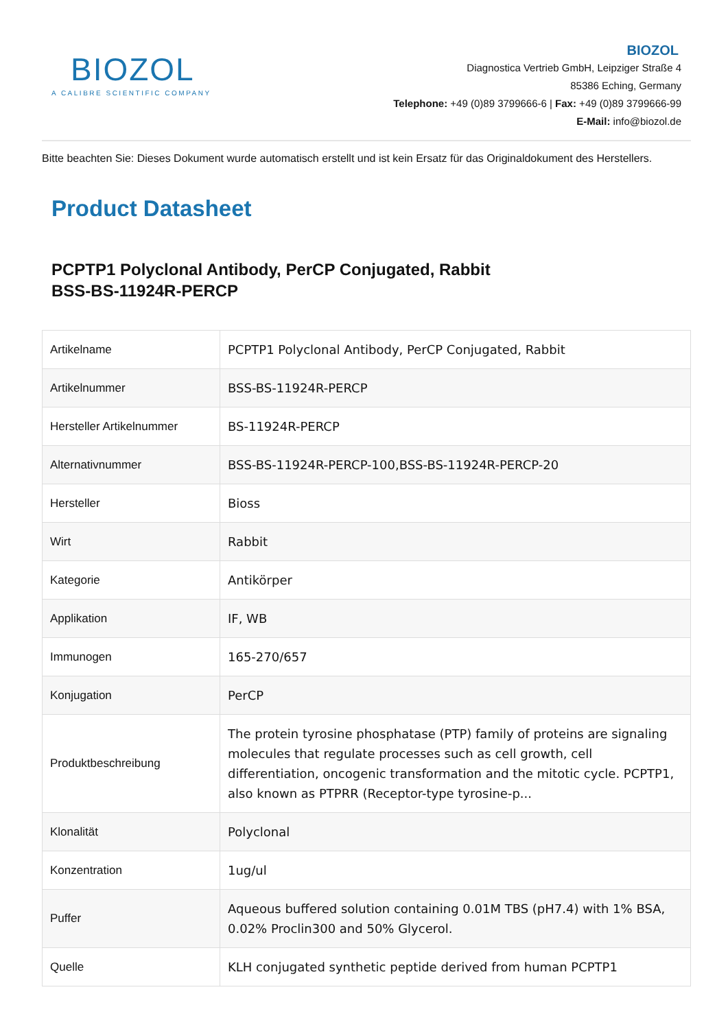BIOZOL
A CALIBRE SCIENTIFIC COMPANY
BIOZOL
Diagnostica Vertrieb GmbH, Leipziger Straße 4
85386 Eching, Germany
Telephone: +49 (0)89 3799666-6 | Fax: +49 (0)89 3799666-99
E-Mail: info@biozol.de
Bitte beachten Sie: Dieses Dokument wurde automatisch erstellt und ist kein Ersatz für das Originaldokument des Herstellers.
Product Datasheet
PCPTP1 Polyclonal Antibody, PerCP Conjugated, Rabbit
BSS-BS-11924R-PERCP
| Artikelname | PCPTP1 Polyclonal Antibody, PerCP Conjugated, Rabbit |
| Artikelnummer | BSS-BS-11924R-PERCP |
| Hersteller Artikelnummer | BS-11924R-PERCP |
| Alternativnummer | BSS-BS-11924R-PERCP-100,BSS-BS-11924R-PERCP-20 |
| Hersteller | Bioss |
| Wirt | Rabbit |
| Kategorie | Antikörper |
| Applikation | IF, WB |
| Immunogen | 165-270/657 |
| Konjugation | PerCP |
| Produktbeschreibung | The protein tyrosine phosphatase (PTP) family of proteins are signaling molecules that regulate processes such as cell growth, cell differentiation, oncogenic transformation and the mitotic cycle. PCPTP1, also known as PTPRR (Receptor-type tyrosine-p... |
| Klonalität | Polyclonal |
| Konzentration | 1ug/ul |
| Puffer | Aqueous buffered solution containing 0.01M TBS (pH7.4) with 1% BSA, 0.02% Proclin300 and 50% Glycerol. |
| Quelle | KLH conjugated synthetic peptide derived from human PCPTP1 |